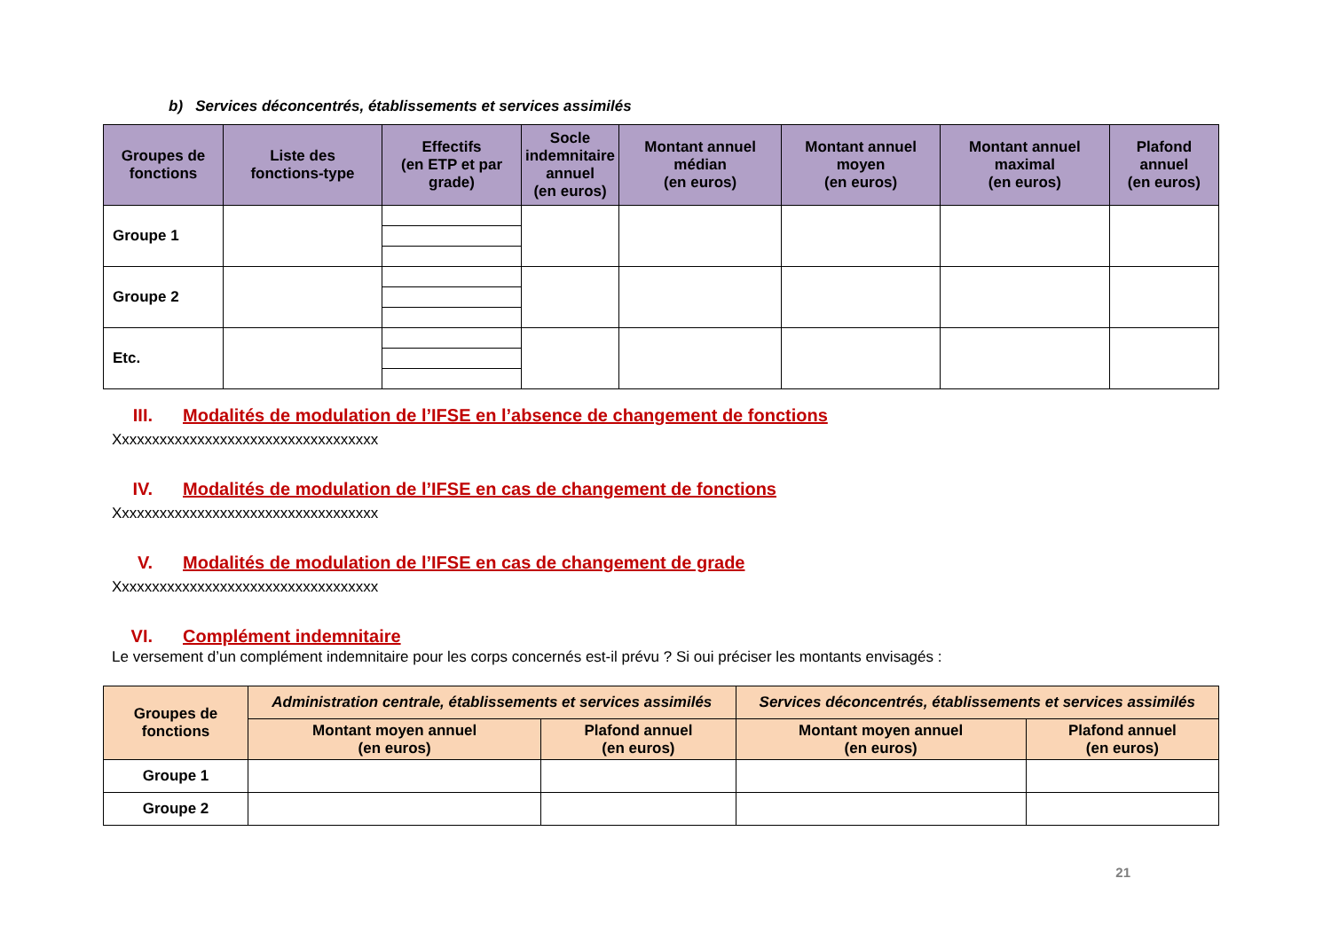b) Services déconcentrés, établissements et services assimilés
| Groupes de fonctions | Liste des fonctions-type | Effectifs (en ETP et par grade) | Socle indemnitaire annuel (en euros) | Montant annuel médian (en euros) | Montant annuel moyen (en euros) | Montant annuel maximal (en euros) | Plafond annuel (en euros) |
| --- | --- | --- | --- | --- | --- | --- | --- |
| Groupe 1 | | | | | | | |
| Groupe 2 | | | | | | | |
| Etc. | | | | | | | |
III. Modalités de modulation de l’IFSE en l’absence de changement de fonctions
Xxxxxxxxxxxxxxxxxxxxxxxxxxxxxxxxxxx
IV. Modalités de modulation de l’IFSE en cas de changement de fonctions
Xxxxxxxxxxxxxxxxxxxxxxxxxxxxxxxxxxx
V. Modalités de modulation de l’IFSE en cas de changement de grade
Xxxxxxxxxxxxxxxxxxxxxxxxxxxxxxxxxxx
VI. Complément indemnitaire
Le versement d’un complément indemnitaire pour les corps concernés est-il prévu ? Si oui préciser les montants envisagés :
| Groupes de fonctions | Administration centrale, établissements et services assimilés | | Services déconcentrés, établissements et services assimilés | |
| --- | --- | --- | --- | --- |
| | Montant moyen annuel (en euros) | Plafond annuel (en euros) | Montant moyen annuel (en euros) | Plafond annuel (en euros) |
| Groupe 1 | | | | |
| Groupe 2 | | | | |
21